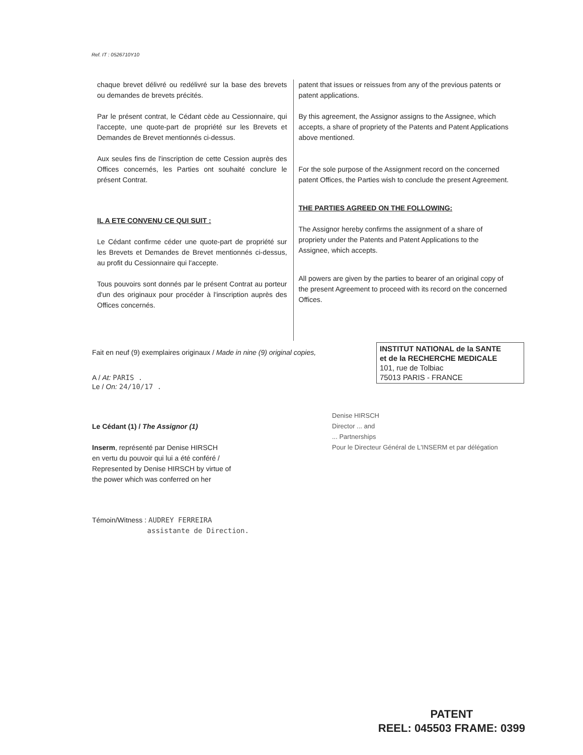Ref. IT : 0526710Y10
chaque brevet délivré ou redélivré sur la base des brevets ou demandes de brevets précités.
Par le présent contrat, le Cédant cède au Cessionnaire, qui l'accepte, une quote-part de propriété sur les Brevets et Demandes de Brevet mentionnés ci-dessus.
Aux seules fins de l'inscription de cette Cession auprès des Offices concernés, les Parties ont souhaité conclure le présent Contrat.
IL A ETE CONVENU CE QUI SUIT :
Le Cédant confirme céder une quote-part de propriété sur les Brevets et Demandes de Brevet mentionnés ci-dessus, au profit du Cessionnaire qui l'accepte.
Tous pouvoirs sont donnés par le présent Contrat au porteur d'un des originaux pour procéder à l'inscription auprès des Offices concernés.
patent that issues or reissues from any of the previous patents or patent applications.
By this agreement, the Assignor assigns to the Assignee, which accepts, a share of propriety of the Patents and Patent Applications above mentioned.
For the sole purpose of the Assignment record on the concerned patent Offices, the Parties wish to conclude the present Agreement.
THE PARTIES AGREED ON THE FOLLOWING:
The Assignor hereby confirms the assignment of a share of propriety under the Patents and Patent Applications to the Assignee, which accepts.
All powers are given by the parties to bearer of an original copy of the present Agreement to proceed with its record on the concerned Offices.
Fait en neuf (9) exemplaires originaux / Made in nine (9) original copies,
A / At: PARIS .
Le / On: 24/10/17 .
Le Cédant (1) / The Assignor (1)
Inserm, représenté par Denise HIRSCH
en vertu du pouvoir qui lui a été conféré /
Represented by Denise HIRSCH by virtue of
the power which was conferred on her
Témoin/Witness : AUDREY FERREIRA
assistante de Direction.
INSTITUT NATIONAL de la SANTE
et de la RECHERCHE MEDICALE
101, rue de Tolbiac
75013 PARIS - FRANCE
Denise HIRSCH
Director ... and
... Partnerships
Pour le Directeur Général de L'INSERM et par délégation
PATENT
REEL: 045503 FRAME: 0399